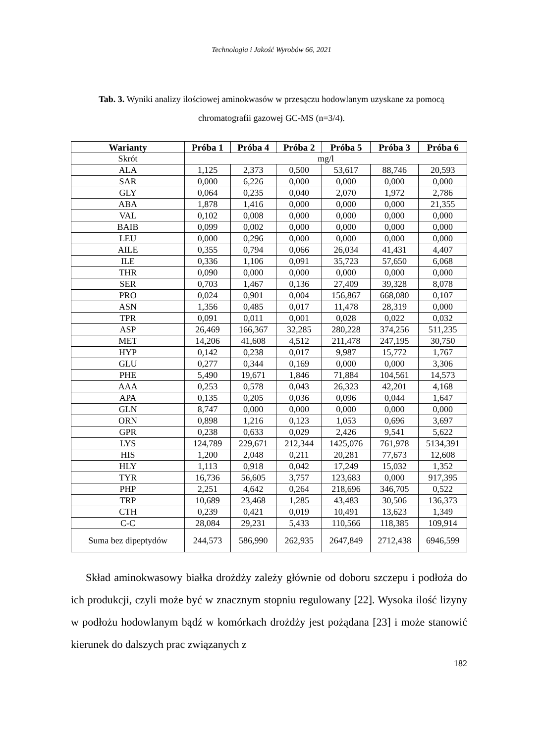Technologia i Jakość Wyrobów 66, 2021
Tab. 3. Wyniki analizy ilościowej aminokwasów w przesączu hodowlanym uzyskane za pomocą chromatografii gazowej GC-MS (n=3/4).
| Warianty | Próba 1 | Próba 4 | Próba 2 | Próba 5 | Próba 3 | Próba 6 |
| --- | --- | --- | --- | --- | --- | --- |
| Skrót | mg/l | | | | | |
| ALA | 1,125 | 2,373 | 0,500 | 53,617 | 88,746 | 20,593 |
| SAR | 0,000 | 6,226 | 0,000 | 0,000 | 0,000 | 0,000 |
| GLY | 0,064 | 0,235 | 0,040 | 2,070 | 1,972 | 2,786 |
| ABA | 1,878 | 1,416 | 0,000 | 0,000 | 0,000 | 21,355 |
| VAL | 0,102 | 0,008 | 0,000 | 0,000 | 0,000 | 0,000 |
| BAIB | 0,099 | 0,002 | 0,000 | 0,000 | 0,000 | 0,000 |
| LEU | 0,000 | 0,296 | 0,000 | 0,000 | 0,000 | 0,000 |
| AILE | 0,355 | 0,794 | 0,066 | 26,034 | 41,431 | 4,407 |
| ILE | 0,336 | 1,106 | 0,091 | 35,723 | 57,650 | 6,068 |
| THR | 0,090 | 0,000 | 0,000 | 0,000 | 0,000 | 0,000 |
| SER | 0,703 | 1,467 | 0,136 | 27,409 | 39,328 | 8,078 |
| PRO | 0,024 | 0,901 | 0,004 | 156,867 | 668,080 | 0,107 |
| ASN | 1,356 | 0,485 | 0,017 | 11,478 | 28,319 | 0,000 |
| TPR | 0,091 | 0,011 | 0,001 | 0,028 | 0,022 | 0,032 |
| ASP | 26,469 | 166,367 | 32,285 | 280,228 | 374,256 | 511,235 |
| MET | 14,206 | 41,608 | 4,512 | 211,478 | 247,195 | 30,750 |
| HYP | 0,142 | 0,238 | 0,017 | 9,987 | 15,772 | 1,767 |
| GLU | 0,277 | 0,344 | 0,169 | 0,000 | 0,000 | 3,306 |
| PHE | 5,490 | 19,671 | 1,846 | 71,884 | 104,561 | 14,573 |
| AAA | 0,253 | 0,578 | 0,043 | 26,323 | 42,201 | 4,168 |
| APA | 0,135 | 0,205 | 0,036 | 0,096 | 0,044 | 1,647 |
| GLN | 8,747 | 0,000 | 0,000 | 0,000 | 0,000 | 0,000 |
| ORN | 0,898 | 1,216 | 0,123 | 1,053 | 0,696 | 3,697 |
| GPR | 0,238 | 0,633 | 0,029 | 2,426 | 9,541 | 5,622 |
| LYS | 124,789 | 229,671 | 212,344 | 1425,076 | 761,978 | 5134,391 |
| HIS | 1,200 | 2,048 | 0,211 | 20,281 | 77,673 | 12,608 |
| HLY | 1,113 | 0,918 | 0,042 | 17,249 | 15,032 | 1,352 |
| TYR | 16,736 | 56,605 | 3,757 | 123,683 | 0,000 | 917,395 |
| PHP | 2,251 | 4,642 | 0,264 | 218,696 | 346,705 | 0,522 |
| TRP | 10,689 | 23,468 | 1,285 | 43,483 | 30,506 | 136,373 |
| CTH | 0,239 | 0,421 | 0,019 | 10,491 | 13,623 | 1,349 |
| C-C | 28,084 | 29,231 | 5,433 | 110,566 | 118,385 | 109,914 |
| Suma bez dipeptydów | 244,573 | 586,990 | 262,935 | 2647,849 | 2712,438 | 6946,599 |
Skład aminokwasowy białka drożdży zależy głównie od doboru szczepu i podłoża do ich produkcji, czyli może być w znacznym stopniu regulowany [22]. Wysoka ilość lizyny w podłożu hodowlanym bądź w komórkach drożdży jest pożądana [23] i może stanowić kierunek do dalszych prac związanych z
182